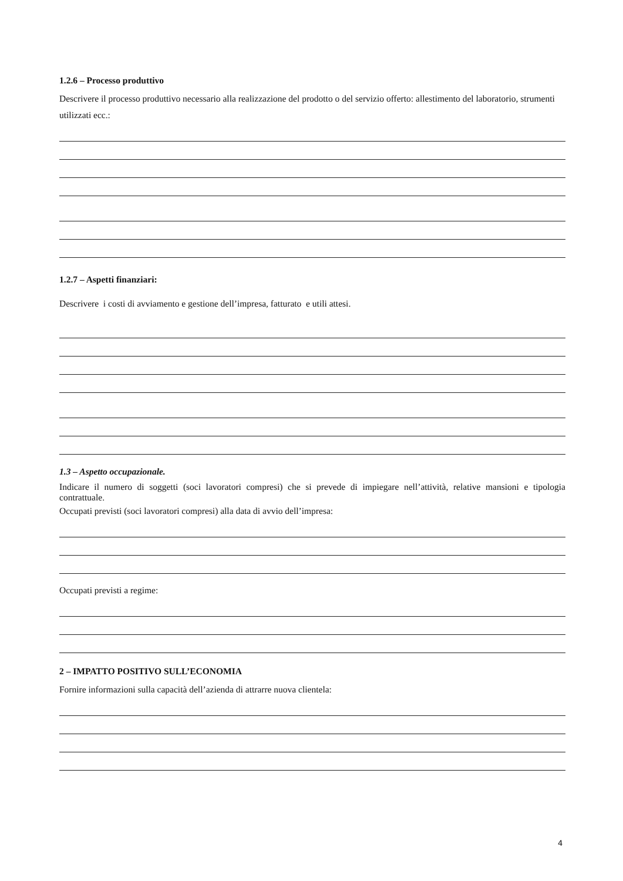1.2.6 – Processo produttivo
Descrivere il processo produttivo necessario alla realizzazione del prodotto o del servizio offerto: allestimento del laboratorio, strumenti utilizzati ecc.:
1.2.7 – Aspetti finanziari:
Descrivere i costi di avviamento e gestione dell’impresa, fatturato e utili attesi.
1.3 – Aspetto occupazionale.
Indicare il numero di soggetti (soci lavoratori compresi) che si prevede di impiegare nell’attività, relative mansioni e tipologia contrattuale.
Occupati previsti (soci lavoratori compresi) alla data di avvio dell’impresa:
Occupati previsti a regime:
2 – IMPATTO POSITIVO SULL’ECONOMIA
Fornire informazioni sulla capacità dell’azienda di attrarre nuova clientela:
4